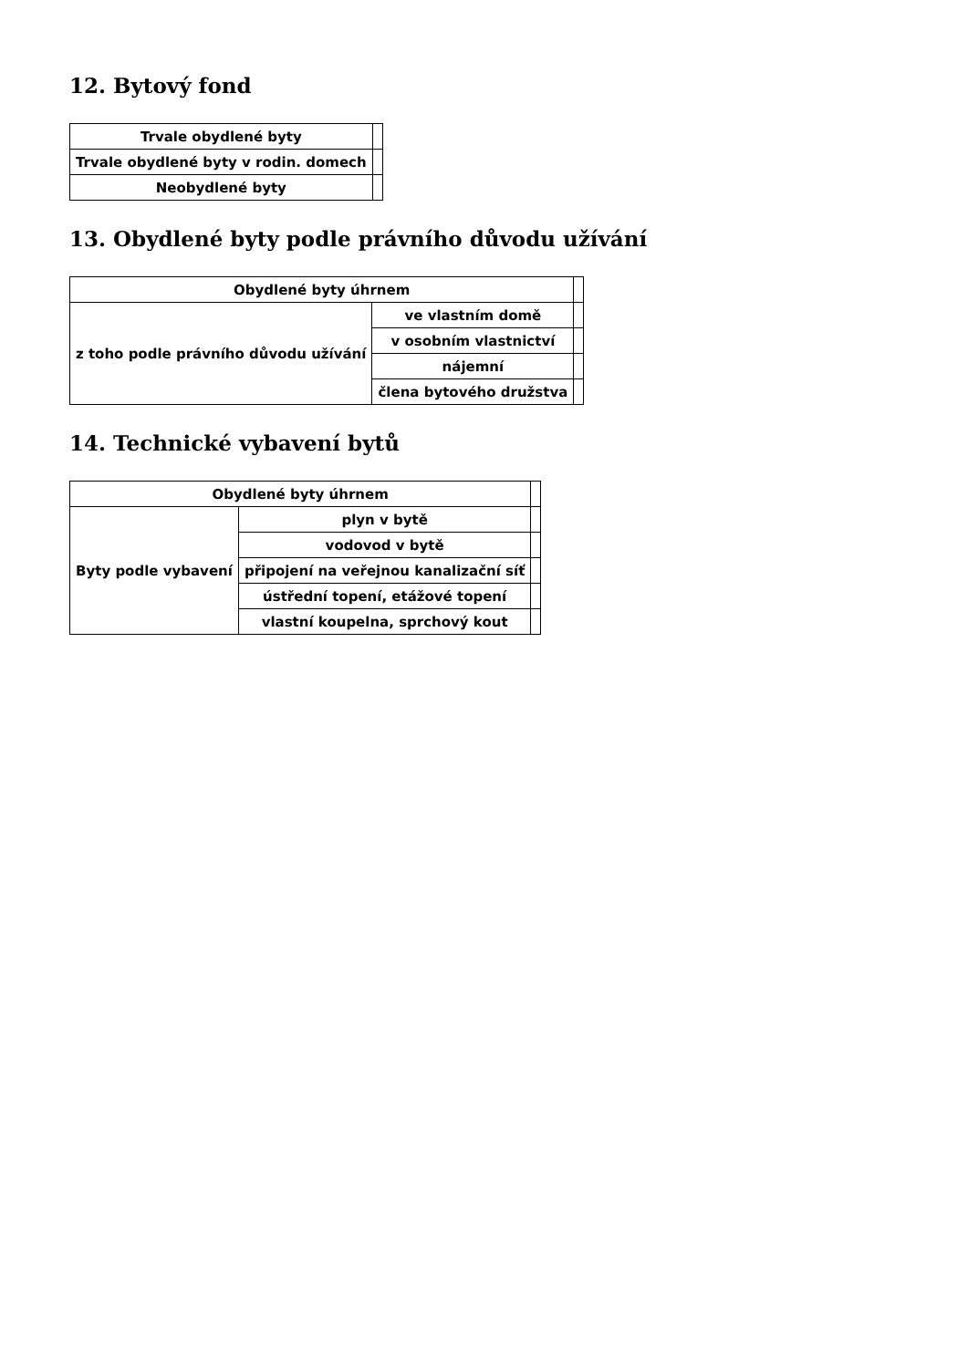12. Bytový fond
| Trvale obydlené byty | |
| Trvale obydlené byty v rodin. domech | |
| Neobydlené byty | |
13. Obydlené byty podle právního důvodu užívání
| Obydlené byty úhrnem | | |
| z toho podle právního důvodu užívání | ve vlastním domě | |
| | v osobním vlastnictví | |
| | nájemní | |
| | člena bytového družstva | |
14. Technické vybavení bytů
| Obydlené byty úhrnem | | |
| Byty podle vybavení | plyn v bytě | |
| | vodovod v bytě | |
| | připojení na veřejnou kanalizační síť | |
| | ústřední topení, etážové topení | |
| | vlastní koupelna, sprchový kout | |